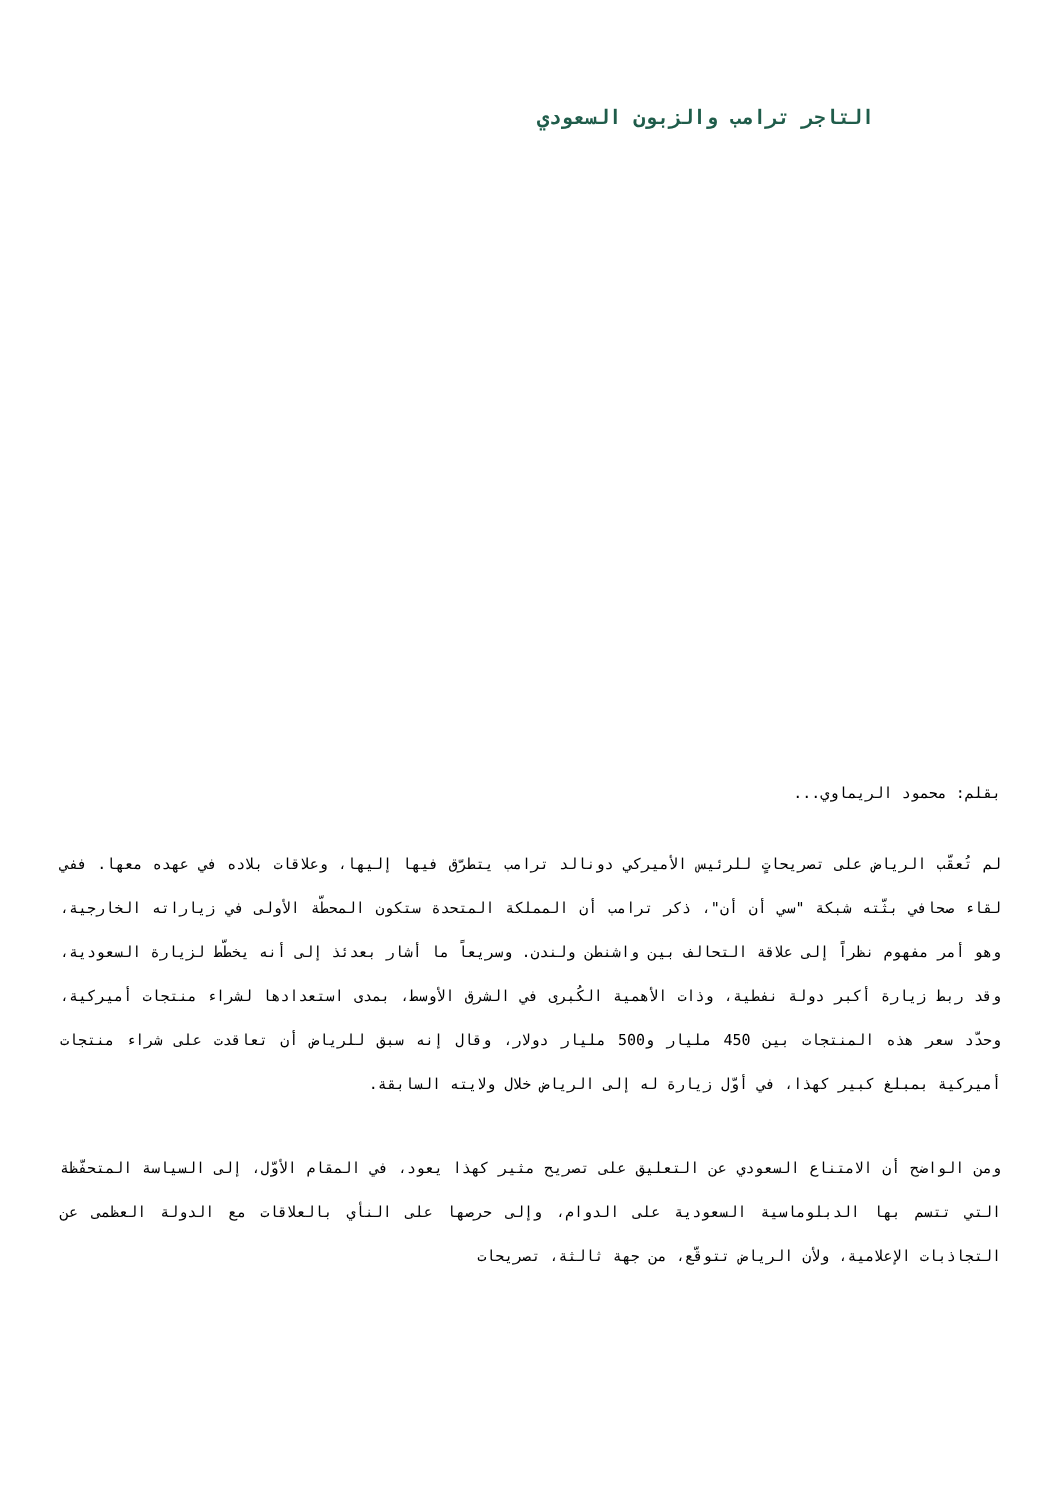التاجر ترامب والزبون السعودي
بقلم: محمود الريماوي...
لم تُعقّب الرياض على تصريحاتٍ للرئيس الأميركي دونالد ترامب يتطرّق فيها إليها، وعلاقات بلاده في عهده معها. ففي لقاء صحافي بثّته شبكة "سي أن أن"، ذكر ترامب أن المملكة المتحدة ستكون المحطّة الأولى في زياراته الخارجية، وهو أمر مفهوم نظراً إلى علاقة التحالف بين واشنطن ولندن. وسريعاً ما أشار بعدئذ إلى أنه يخطّط لزيارة السعودية، وقد ربط زيارة أكبر دولة نفطية، وذات الأهمية الكُبرى في الشرق الأوسط، بمدى استعدادها لشراء منتجات أميركية، وحدّد سعر هذه المنتجات بين 450 مليار و500 مليار دولار، وقال إنه سبق للرياض أن تعاقدت على شراء منتجات أميركية بمبلغ كبير كهذا، في أوّل زيارة له إلى الرياض خلال ولايته السابقة.
ومن الواضح أن الامتناع السعودي عن التعليق على تصريح مثير كهذا يعود، في المقام الأوّل، إلى السياسة المتحفّظة التي تتسم بها الدبلوماسية السعودية على الدوام، وإلى حرصها على النأي بالعلاقات مع الدولة العظمى عن التجاذبات الإعلامية، ولأن الرياض تتوقّع، من جهة ثالثة، تصريحات